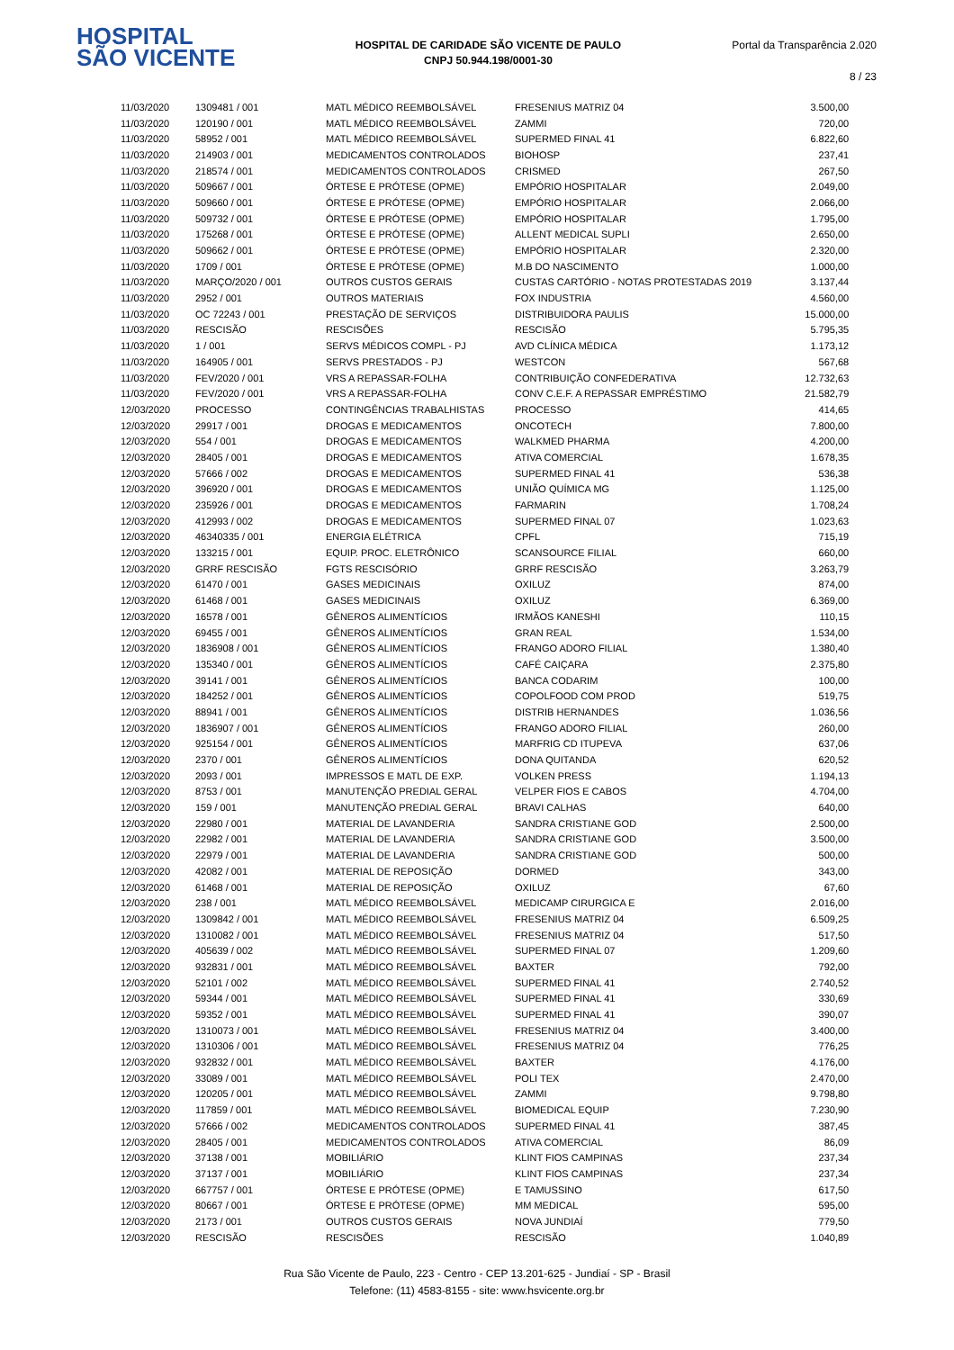HOSPITAL
SÃO VICENTE
HOSPITAL DE CARIDADE SÃO VICENTE DE PAULO
CNPJ 50.944.198/0001-30
Portal da Transparência 2.020
8 / 23
| 11/03/2020 | 1309481 / 001 | MATL MÉDICO REEMBOLSÁVEL | FRESENIUS MATRIZ 04 | 3.500,00 |
| 11/03/2020 | 120190 / 001 | MATL MÉDICO REEMBOLSÁVEL | ZAMMI | 720,00 |
| 11/03/2020 | 58952 / 001 | MATL MÉDICO REEMBOLSÁVEL | SUPERMED FINAL 41 | 6.822,60 |
| 11/03/2020 | 214903 / 001 | MEDICAMENTOS CONTROLADOS | BIOHOSP | 237,41 |
| 11/03/2020 | 218574 / 001 | MEDICAMENTOS CONTROLADOS | CRISMED | 267,50 |
| 11/03/2020 | 509667 / 001 | ÓRTESE E PRÓTESE (OPME) | EMPÓRIO HOSPITALAR | 2.049,00 |
| 11/03/2020 | 509660 / 001 | ÓRTESE E PRÓTESE (OPME) | EMPÓRIO HOSPITALAR | 2.066,00 |
| 11/03/2020 | 509732 / 001 | ÓRTESE E PRÓTESE (OPME) | EMPÓRIO HOSPITALAR | 1.795,00 |
| 11/03/2020 | 175268 / 001 | ÓRTESE E PRÓTESE (OPME) | ALLENT MEDICAL SUPLI | 2.650,00 |
| 11/03/2020 | 509662 / 001 | ÓRTESE E PRÓTESE (OPME) | EMPÓRIO HOSPITALAR | 2.320,00 |
| 11/03/2020 | 1709 / 001 | ÓRTESE E PRÓTESE (OPME) | M.B DO NASCIMENTO | 1.000,00 |
| 11/03/2020 | MARÇO/2020 / 001 | OUTROS CUSTOS GERAIS | CUSTAS CARTÓRIO - NOTAS PROTESTADAS 2019 | 3.137,44 |
| 11/03/2020 | 2952 / 001 | OUTROS MATERIAIS | FOX INDUSTRIA | 4.560,00 |
| 11/03/2020 | OC 72243 / 001 | PRESTAÇÃO DE SERVIÇOS | DISTRIBUIDORA PAULIS | 15.000,00 |
| 11/03/2020 | RESCISÃO | RESCISÕES | RESCISÃO | 5.795,35 |
| 11/03/2020 | 1 / 001 | SERVS MÉDICOS COMPL - PJ | AVD CLÍNICA MÉDICA | 1.173,12 |
| 11/03/2020 | 164905 / 001 | SERVS PRESTADOS - PJ | WESTCON | 567,68 |
| 11/03/2020 | FEV/2020 / 001 | VRS A REPASSAR-FOLHA | CONTRIBUIÇÃO CONFEDERATIVA | 12.732,63 |
| 11/03/2020 | FEV/2020 / 001 | VRS A REPASSAR-FOLHA | CONV C.E.F. A REPASSAR EMPRÉSTIMO | 21.582,79 |
| 12/03/2020 | PROCESSO | CONTINGÊNCIAS TRABALHISTAS | PROCESSO | 414,65 |
| 12/03/2020 | 29917 / 001 | DROGAS E MEDICAMENTOS | ONCOTECH | 7.800,00 |
| 12/03/2020 | 554 / 001 | DROGAS E MEDICAMENTOS | WALKMED PHARMA | 4.200,00 |
| 12/03/2020 | 28405 / 001 | DROGAS E MEDICAMENTOS | ATIVA COMERCIAL | 1.678,35 |
| 12/03/2020 | 57666 / 002 | DROGAS E MEDICAMENTOS | SUPERMED FINAL 41 | 536,38 |
| 12/03/2020 | 396920 / 001 | DROGAS E MEDICAMENTOS | UNIÃO QUÍMICA MG | 1.125,00 |
| 12/03/2020 | 235926 / 001 | DROGAS E MEDICAMENTOS | FARMARIN | 1.708,24 |
| 12/03/2020 | 412993 / 002 | DROGAS E MEDICAMENTOS | SUPERMED FINAL 07 | 1.023,63 |
| 12/03/2020 | 46340335 / 001 | ENERGIA ELÉTRICA | CPFL | 715,19 |
| 12/03/2020 | 133215 / 001 | EQUIP. PROC. ELETRÔNICO | SCANSOURCE FILIAL | 660,00 |
| 12/03/2020 | GRRF RESCISÃO | FGTS RESCISÓRIO | GRRF RESCISÃO | 3.263,79 |
| 12/03/2020 | 61470 / 001 | GASES MEDICINAIS | OXILUZ | 874,00 |
| 12/03/2020 | 61468 / 001 | GASES MEDICINAIS | OXILUZ | 6.369,00 |
| 12/03/2020 | 16578 / 001 | GÊNEROS ALIMENTÍCIOS | IRMÃOS KANESHI | 110,15 |
| 12/03/2020 | 69455 / 001 | GÊNEROS ALIMENTÍCIOS | GRAN REAL | 1.534,00 |
| 12/03/2020 | 1836908 / 001 | GÊNEROS ALIMENTÍCIOS | FRANGO ADORO FILIAL | 1.380,40 |
| 12/03/2020 | 135340 / 001 | GÊNEROS ALIMENTÍCIOS | CAFÉ CAIÇARA | 2.375,80 |
| 12/03/2020 | 39141 / 001 | GÊNEROS ALIMENTÍCIOS | BANCA CODARIM | 100,00 |
| 12/03/2020 | 184252 / 001 | GÊNEROS ALIMENTÍCIOS | COPOLFOOD COM PROD | 519,75 |
| 12/03/2020 | 88941 / 001 | GÊNEROS ALIMENTÍCIOS | DISTRIB HERNANDES | 1.036,56 |
| 12/03/2020 | 1836907 / 001 | GÊNEROS ALIMENTÍCIOS | FRANGO ADORO FILIAL | 260,00 |
| 12/03/2020 | 925154 / 001 | GÊNEROS ALIMENTÍCIOS | MARFRIG CD ITUPEVA | 637,06 |
| 12/03/2020 | 2370 / 001 | GÊNEROS ALIMENTÍCIOS | DONA QUITANDA | 620,52 |
| 12/03/2020 | 2093 / 001 | IMPRESSOS E MATL DE EXP. | VOLKEN PRESS | 1.194,13 |
| 12/03/2020 | 8753 / 001 | MANUTENÇÃO PREDIAL GERAL | VELPER FIOS E CABOS | 4.704,00 |
| 12/03/2020 | 159 / 001 | MANUTENÇÃO PREDIAL GERAL | BRAVI CALHAS | 640,00 |
| 12/03/2020 | 22980 / 001 | MATERIAL DE LAVANDERIA | SANDRA CRISTIANE GOD | 2.500,00 |
| 12/03/2020 | 22982 / 001 | MATERIAL DE LAVANDERIA | SANDRA CRISTIANE GOD | 3.500,00 |
| 12/03/2020 | 22979 / 001 | MATERIAL DE LAVANDERIA | SANDRA CRISTIANE GOD | 500,00 |
| 12/03/2020 | 42082 / 001 | MATERIAL DE REPOSIÇÃO | DORMED | 343,00 |
| 12/03/2020 | 61468 / 001 | MATERIAL DE REPOSIÇÃO | OXILUZ | 67,60 |
| 12/03/2020 | 238 / 001 | MATL MÉDICO REEMBOLSÁVEL | MEDICAMP CIRURGICA E | 2.016,00 |
| 12/03/2020 | 1309842 / 001 | MATL MÉDICO REEMBOLSÁVEL | FRESENIUS MATRIZ 04 | 6.509,25 |
| 12/03/2020 | 1310082 / 001 | MATL MÉDICO REEMBOLSÁVEL | FRESENIUS MATRIZ 04 | 517,50 |
| 12/03/2020 | 405639 / 002 | MATL MÉDICO REEMBOLSÁVEL | SUPERMED FINAL 07 | 1.209,60 |
| 12/03/2020 | 932831 / 001 | MATL MÉDICO REEMBOLSÁVEL | BAXTER | 792,00 |
| 12/03/2020 | 52101 / 002 | MATL MÉDICO REEMBOLSÁVEL | SUPERMED FINAL 41 | 2.740,52 |
| 12/03/2020 | 59344 / 001 | MATL MÉDICO REEMBOLSÁVEL | SUPERMED FINAL 41 | 330,69 |
| 12/03/2020 | 59352 / 001 | MATL MÉDICO REEMBOLSÁVEL | SUPERMED FINAL 41 | 390,07 |
| 12/03/2020 | 1310073 / 001 | MATL MÉDICO REEMBOLSÁVEL | FRESENIUS MATRIZ 04 | 3.400,00 |
| 12/03/2020 | 1310306 / 001 | MATL MÉDICO REEMBOLSÁVEL | FRESENIUS MATRIZ 04 | 776,25 |
| 12/03/2020 | 932832 / 001 | MATL MÉDICO REEMBOLSÁVEL | BAXTER | 4.176,00 |
| 12/03/2020 | 33089 / 001 | MATL MÉDICO REEMBOLSÁVEL | POLI TEX | 2.470,00 |
| 12/03/2020 | 120205 / 001 | MATL MÉDICO REEMBOLSÁVEL | ZAMMI | 9.798,80 |
| 12/03/2020 | 117859 / 001 | MATL MÉDICO REEMBOLSÁVEL | BIOMEDICAL EQUIP | 7.230,90 |
| 12/03/2020 | 57666 / 002 | MEDICAMENTOS CONTROLADOS | SUPERMED FINAL 41 | 387,45 |
| 12/03/2020 | 28405 / 001 | MEDICAMENTOS CONTROLADOS | ATIVA COMERCIAL | 86,09 |
| 12/03/2020 | 37138 / 001 | MOBILIÁRIO | KLINT FIOS CAMPINAS | 237,34 |
| 12/03/2020 | 37137 / 001 | MOBILIÁRIO | KLINT FIOS CAMPINAS | 237,34 |
| 12/03/2020 | 667757 / 001 | ÓRTESE E PRÓTESE (OPME) | E TAMUSSINO | 617,50 |
| 12/03/2020 | 80667 / 001 | ÓRTESE E PRÓTESE (OPME) | MM MEDICAL | 595,00 |
| 12/03/2020 | 2173 / 001 | OUTROS CUSTOS GERAIS | NOVA JUNDIAÍ | 779,50 |
| 12/03/2020 | RESCISÃO | RESCISÕES | RESCISÃO | 1.040,89 |
Rua São Vicente de Paulo, 223 - Centro - CEP 13.201-625 - Jundiaí - SP - Brasil
Telefone: (11) 4583-8155 - site: www.hsvicente.org.br